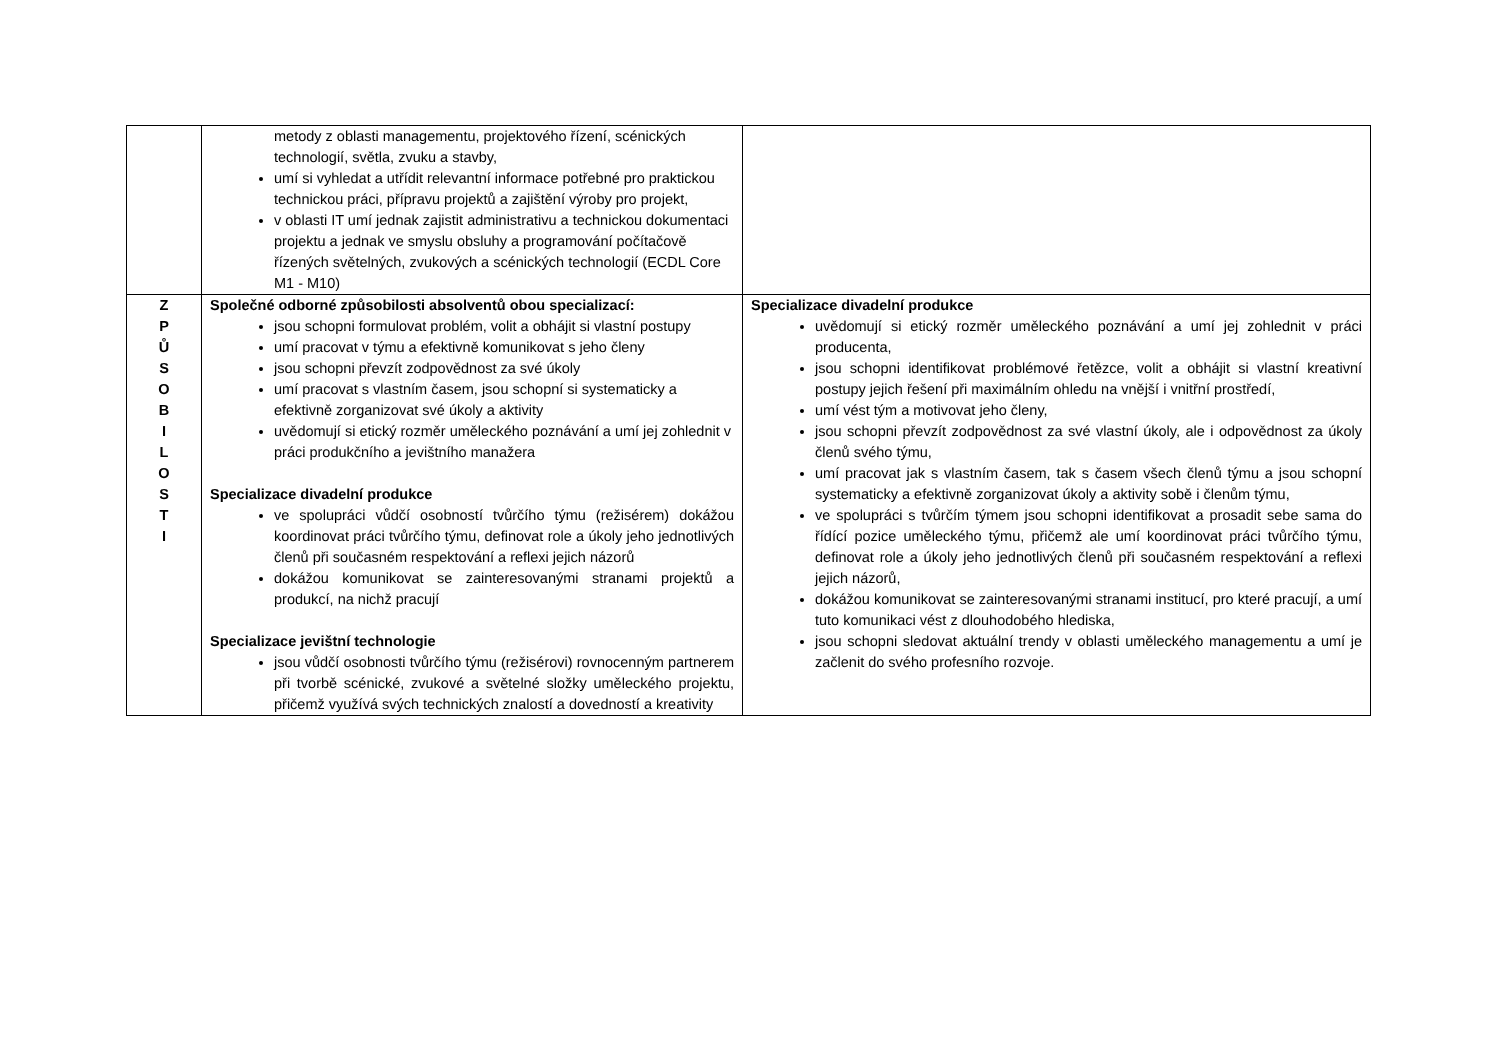| | metody z oblasti managementu, projektového řízení, scénických technologií, světla, zvuku a stavby, umí si vyhledat a utřídit relevantní informace potřebné pro praktickou technickou práci, přípravu projektů a zajištění výroby pro projekt, v oblasti IT umí jednak zajistit administrativu a technickou dokumentaci projektu a jednak ve smyslu obsluhy a programování počítačově řízených světelných, zvukových a scénických technologií (ECDL Core M1 - M10) | |
| Z P Ů S O B I L O S T I | Společné odborné způsobilosti absolventů obou specializací: jsou schopni formulovat problém, volit a obhájit si vlastní postupy umí pracovat v týmu a efektivně komunikovat s jeho členy jsou schopni převzít zodpovědnost za své úkoly umí pracovat s vlastním časem, jsou schopní si systematicky a efektivně zorganizovat své úkoly a aktivity uvědomují si etický rozměr uměleckého poznávání a umí jej zohlednit v práci produkčního a jevištního manažera Specializace divadelní produkce ve spolupráci vůdčí osobností tvůrčího týmu (režisérem) dokážou koordinovat práci tvůrčího týmu, definovat role a úkoly jeho jednotlivých členů při současném respektování a reflexi jejich názorů dokážou komunikovat se zainteresovanými stranami projektů a produkcí, na nichž pracují Specializace jevištní technologie jsou vůdčí osobnosti tvůrčího týmu (režisérovi) rovnocenným partnerem při tvorbě scénické, zvukové a světelné složky uměleckého projektu, přičemž využívá svých technických znalostí a dovedností a kreativity | Specializace divadelní produkce uvědomují si etický rozměr uměleckého poznávání a umí jej zohlednit v práci producenta, jsou schopni identifikovat problémové řetězce, volit a obhájit si vlastní kreativní postupy jejich řešení při maximálním ohledu na vnější i vnitřní prostředí, umí vést tým a motivovat jeho členy, jsou schopni převzít zodpovědnost za své vlastní úkoly, ale i odpovědnost za úkoly členů svého týmu, umí pracovat jak s vlastním časem, tak s časem všech členů týmu a jsou schopní systematicky a efektivně zorganizovat úkoly a aktivity sobě i členům týmu, ve spolupráci s tvůrčím týmem jsou schopni identifikovat a prosadit sebe sama do řídící pozice uměleckého týmu, přičemž ale umí koordinovat práci tvůrčího týmu, definovat role a úkoly jeho jednotlivých členů při současném respektování a reflexi jejich názorů, dokážou komunikovat se zainteresovanými stranami institucí, pro které pracují, a umí tuto komunikaci vést z dlouhodobého hlediska, jsou schopni sledovat aktuální trendy v oblasti uměleckého managementu a umí je začlenit do svého profesního rozvoje. |